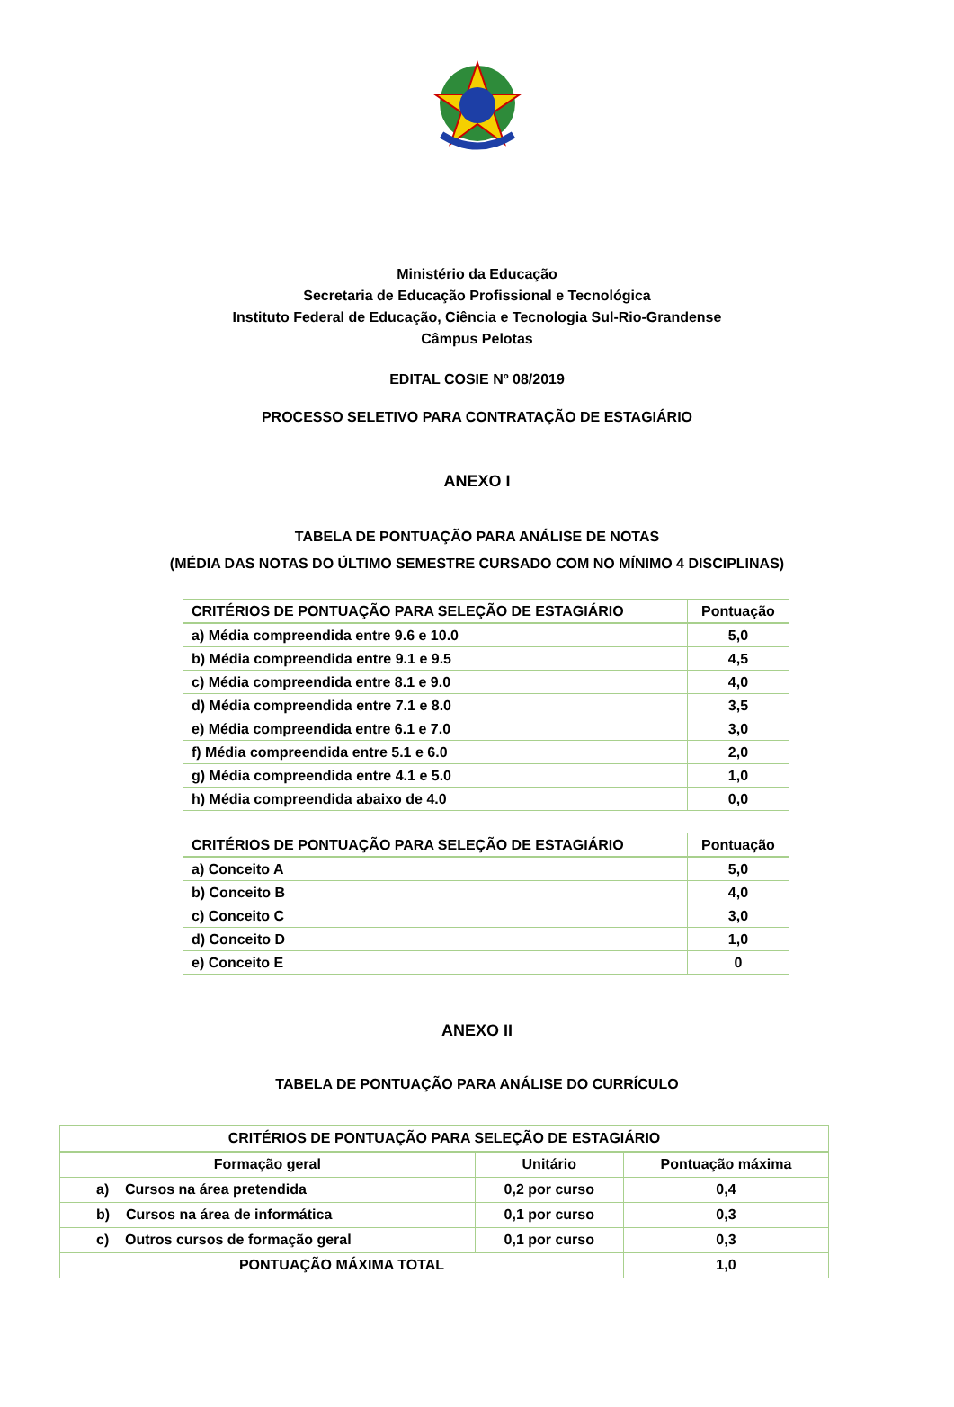Ministério da Educação
Secretaria de Educação Profissional e Tecnológica
Instituto Federal de Educação, Ciência e Tecnologia Sul-Rio-Grandense
Câmpus Pelotas
EDITAL COSIE Nº 08/2019
PROCESSO SELETIVO PARA CONTRATAÇÃO DE ESTAGIÁRIO
ANEXO I
TABELA DE PONTUAÇÃO PARA ANÁLISE DE NOTAS
(MÉDIA DAS NOTAS DO ÚLTIMO SEMESTRE CURSADO COM NO MÍNIMO 4 DISCIPLINAS)
| CRITÉRIOS DE PONTUAÇÃO PARA SELEÇÃO DE ESTAGIÁRIO | Pontuação |
| --- | --- |
| a) Média compreendida entre 9.6 e 10.0 | 5,0 |
| b) Média compreendida entre 9.1 e 9.5 | 4,5 |
| c) Média compreendida entre 8.1 e 9.0 | 4,0 |
| d) Média compreendida entre 7.1 e 8.0 | 3,5 |
| e) Média compreendida entre 6.1 e 7.0 | 3,0 |
| f) Média compreendida entre 5.1 e 6.0 | 2,0 |
| g) Média compreendida entre 4.1 e 5.0 | 1,0 |
| h) Média compreendida abaixo de 4.0 | 0,0 |
| CRITÉRIOS DE PONTUAÇÃO PARA SELEÇÃO DE ESTAGIÁRIO | Pontuação |
| --- | --- |
| a) Conceito A | 5,0 |
| b) Conceito B | 4,0 |
| c) Conceito C | 3,0 |
| d) Conceito D | 1,0 |
| e) Conceito E | 0 |
ANEXO II
TABELA DE PONTUAÇÃO PARA ANÁLISE DO CURRÍCULO
| CRITÉRIOS DE PONTUAÇÃO PARA SELEÇÃO DE ESTAGIÁRIO | | |
| --- | --- | --- |
| Formação geral | Unitário | Pontuação máxima |
| a) Cursos na área pretendida | 0,2 por curso | 0,4 |
| b) Cursos na área de informática | 0,1 por curso | 0,3 |
| c) Outros cursos de formação geral | 0,1 por curso | 0,3 |
| PONTUAÇÃO MÁXIMA TOTAL | | 1,0 |